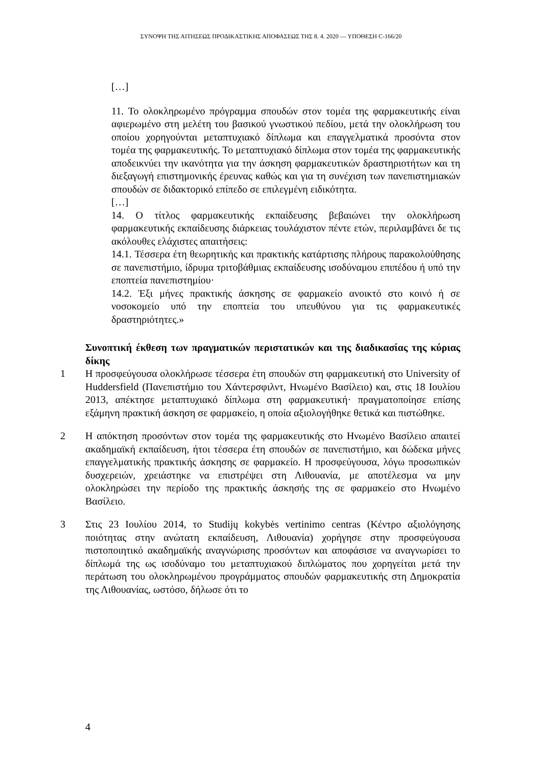ΣΥΝΟΨΗ ΤΗΣ ΑΙΤΗΣΕΩΣ ΠΡΟΔΙΚΑΣΤΙΚΗΣ ΑΠΟΦΑΣΕΩΣ ΤΗΣ 8. 4. 2020 — ΥΠΟΘΕΣΗ C-166/20
[…]
11. Το ολοκληρωμένο πρόγραμμα σπουδών στον τομέα της φαρμακευτικής είναι αφιερωμένο στη μελέτη του βασικού γνωστικού πεδίου, μετά την ολοκλήρωση του οποίου χορηγούνται μεταπτυχιακό δίπλωμα και επαγγελματικά προσόντα στον τομέα της φαρμακευτικής. Το μεταπτυχιακό δίπλωμα στον τομέα της φαρμακευτικής αποδεικνύει την ικανότητα για την άσκηση φαρμακευτικών δραστηριοτήτων και τη διεξαγωγή επιστημονικής έρευνας καθώς και για τη συνέχιση των πανεπιστημιακών σπουδών σε διδακτορικό επίπεδο σε επιλεγμένη ειδικότητα.
[…]
14. Ο τίτλος φαρμακευτικής εκπαίδευσης βεβαιώνει την ολοκλήρωση φαρμακευτικής εκπαίδευσης διάρκειας τουλάχιστον πέντε ετών, περιλαμβάνει δε τις ακόλουθες ελάχιστες απαιτήσεις:
14.1. Τέσσερα έτη θεωρητικής και πρακτικής κατάρτισης πλήρους παρακολούθησης σε πανεπιστήμιο, ίδρυμα τριτοβάθμιας εκπαίδευσης ισοδύναμου επιπέδου ή υπό την εποπτεία πανεπιστημίου·
14.2. Έξι μήνες πρακτικής άσκησης σε φαρμακείο ανοικτό στο κοινό ή σε νοσοκομείο υπό την εποπτεία του υπευθύνου για τις φαρμακευτικές δραστηριότητες.»
Συνοπτική έκθεση των πραγματικών περιστατικών και της διαδικασίας της κύριας δίκης
1 Η προσφεύγουσα ολοκλήρωσε τέσσερα έτη σπουδών στη φαρμακευτική στο University of Huddersfield (Πανεπιστήμιο του Χάντερσφιλντ, Ηνωμένο Βασίλειο) και, στις 18 Ιουλίου 2013, απέκτησε μεταπτυχιακό δίπλωμα στη φαρμακευτική· πραγματοποίησε επίσης εξάμηνη πρακτική άσκηση σε φαρμακείο, η οποία αξιολογήθηκε θετικά και πιστώθηκε.
2 Η απόκτηση προσόντων στον τομέα της φαρμακευτικής στο Ηνωμένο Βασίλειο απαιτεί ακαδημαϊκή εκπαίδευση, ήτοι τέσσερα έτη σπουδών σε πανεπιστήμιο, και δώδεκα μήνες επαγγελματικής πρακτικής άσκησης σε φαρμακείο. Η προσφεύγουσα, λόγω προσωπικών δυσχερειών, χρειάστηκε να επιστρέψει στη Λιθουανία, με αποτέλεσμα να μην ολοκληρώσει την περίοδο της πρακτικής άσκησής της σε φαρμακείο στο Ηνωμένο Βασίλειο.
3 Στις 23 Ιουλίου 2014, το Studijų kokybės vertinimo centras (Κέντρο αξιολόγησης ποιότητας στην ανώτατη εκπαίδευση, Λιθουανία) χορήγησε στην προσφεύγουσα πιστοποιητικό ακαδημαϊκής αναγνώρισης προσόντων και αποφάσισε να αναγνωρίσει το δίπλωμά της ως ισοδύναμο του μεταπτυχιακού διπλώματος που χορηγείται μετά την περάτωση του ολοκληρωμένου προγράμματος σπουδών φαρμακευτικής στη Δημοκρατία της Λιθουανίας, ωστόσο, δήλωσε ότι το
4